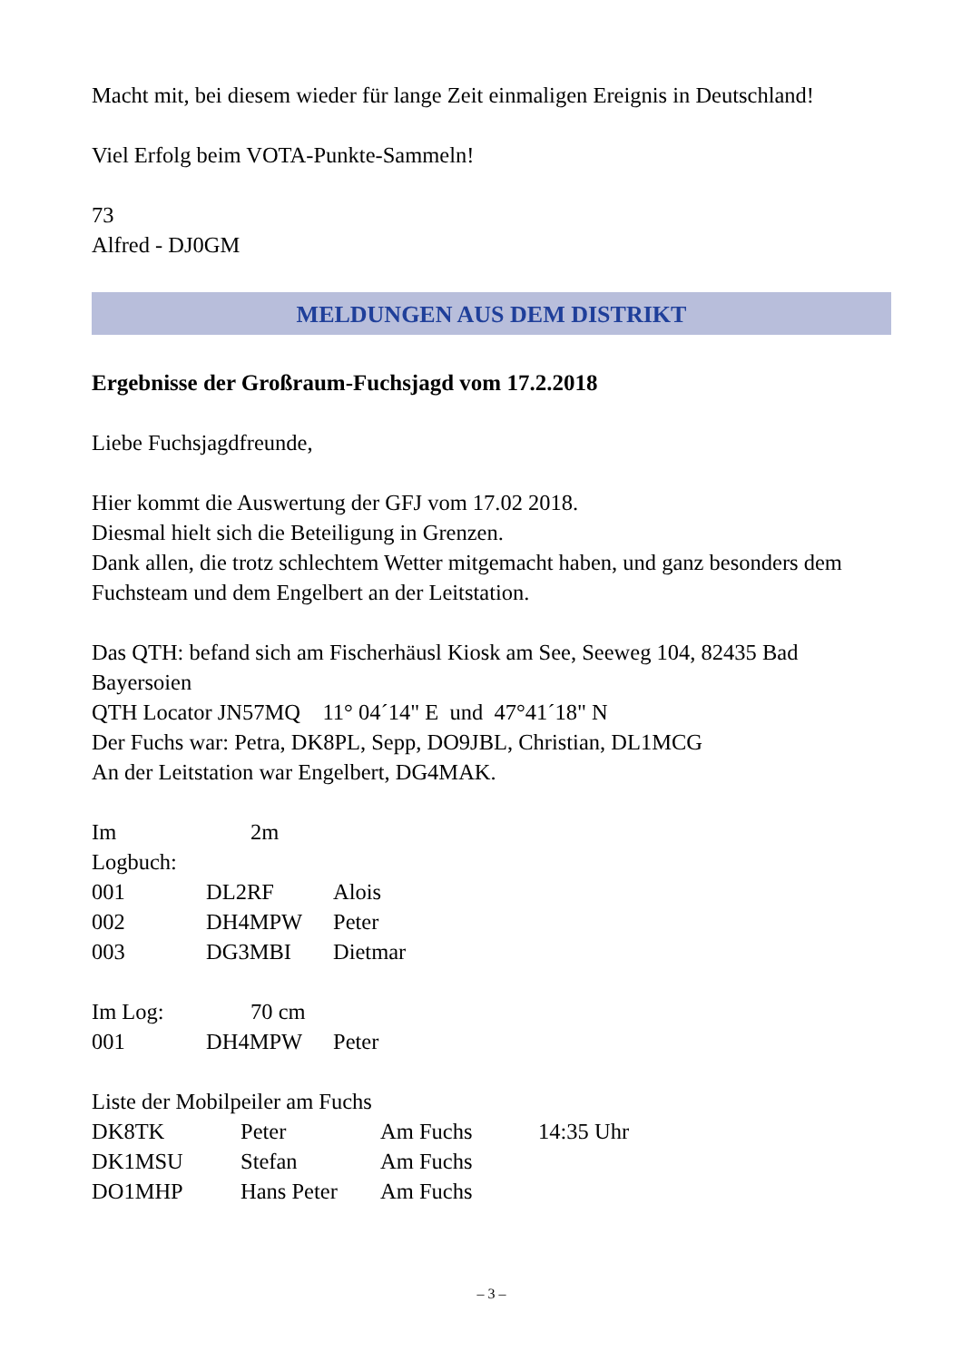Macht mit, bei diesem wieder für lange Zeit einmaligen Ereignis in Deutschland!
Viel Erfolg beim VOTA-Punkte-Sammeln!
73
Alfred - DJ0GM
MELDUNGEN AUS DEM DISTRIKT
Ergebnisse der Großraum-Fuchsjagd vom 17.2.2018
Liebe Fuchsjagdfreunde,
Hier kommt die Auswertung der GFJ vom 17.02 2018.
Diesmal hielt sich die Beteiligung in Grenzen.
Dank allen, die trotz schlechtem Wetter mitgemacht haben, und ganz besonders dem Fuchsteam und dem Engelbert an der Leitstation.
Das QTH: befand sich am Fischerhäusl Kiosk am See, Seeweg 104, 82435 Bad Bayersoien
QTH Locator JN57MQ 11° 04´14" E und 47°41´18" N
Der Fuchs war: Petra, DK8PL, Sepp, DO9JBL, Christian, DL1MCG
An der Leitstation war Engelbert, DG4MAK.
| Im Logbuch: | 2m | |
| 001 | DL2RF | Alois |
| 002 | DH4MPW | Peter |
| 003 | DG3MBI | Dietmar |
| Im Log: | 70 cm | |
| 001 | DH4MPW | Peter |
Liste der Mobilpeiler am Fuchs
| DK8TK | Peter | Am Fuchs | 14:35 Uhr |
| DK1MSU | Stefan | Am Fuchs | |
| DO1MHP | Hans Peter | Am Fuchs | |
– 3 –